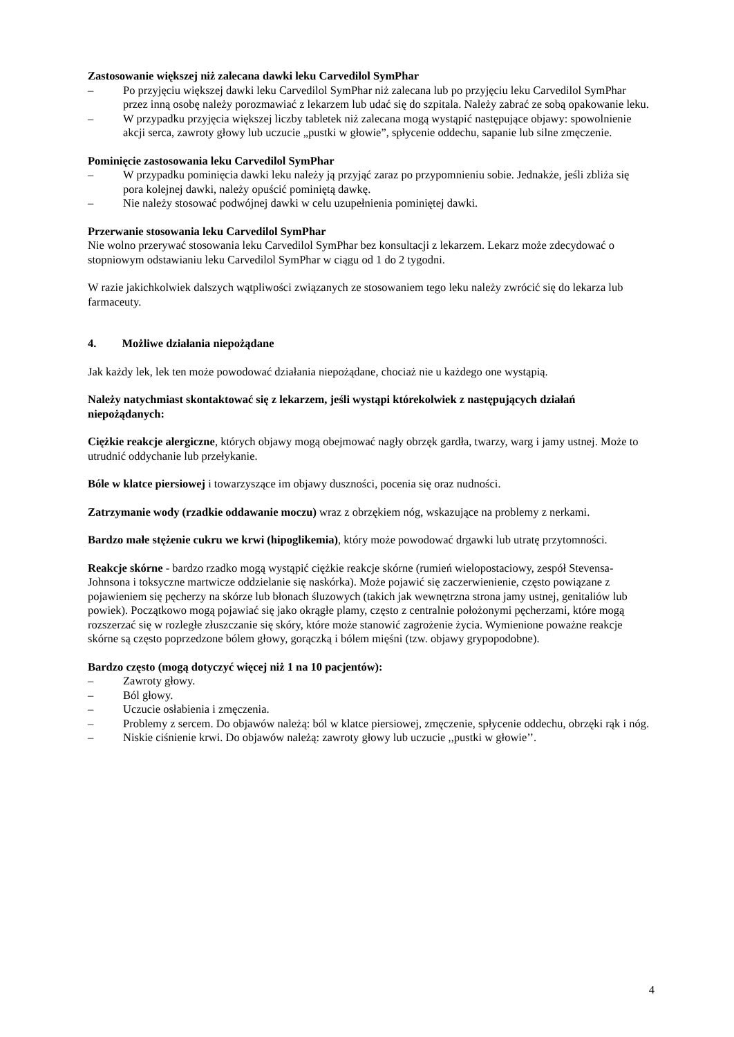Zastosowanie większej niż zalecana dawki leku Carvedilol SymPhar
– Po przyjęciu większej dawki leku Carvedilol SymPhar niż zalecana lub po przyjęciu leku Carvedilol SymPhar przez inną osobę należy porozmawiać z lekarzem lub udać się do szpitala. Należy zabrać ze sobą opakowanie leku.
– W przypadku przyjęcia większej liczby tabletek niż zalecana mogą wystąpić następujące objawy: spowolnienie akcji serca, zawroty głowy lub uczucie „pustki w głowie”, spłycenie oddechu, sapanie lub silne zmęczenie.
Pominięcie zastosowania leku Carvedilol SymPhar
– W przypadku pominięcia dawki leku należy ją przyjąć zaraz po przypomnieniu sobie. Jednakże, jeśli zbliża się pora kolejnej dawki, należy opuścić pominiętą dawkę.
– Nie należy stosować podwójnej dawki w celu uzupełnienia pominiętej dawki.
Przerwanie stosowania leku Carvedilol SymPhar
Nie wolno przerywać stosowania leku Carvedilol SymPhar bez konsultacji z lekarzem. Lekarz może zdecydować o stopniowym odstawianiu leku Carvedilol SymPhar w ciągu od 1 do 2 tygodni.
W razie jakichkolwiek dalszych wątpliwości związanych ze stosowaniem tego leku należy zwrócić się do lekarza lub farmaceuty.
4. Możliwe działania niepożądane
Jak każdy lek, lek ten może powodować działania niepożądane, chociaż nie u każdego one wystąpią.
Należy natychmiast skontaktować się z lekarzem, jeśli wystąpi którekolwiek z następujących działań niepożądanych:
Ciężkie reakcje alergiczne, których objawy mogą obejmować nagły obrzęk gardła, twarzy, warg i jamy ustnej. Może to utrudnić oddychanie lub przełykanie.
Bóle w klatce piersiowej i towarzyszące im objawy duszności, pocenia się oraz nudności.
Zatrzymanie wody (rzadkie oddawanie moczu) wraz z obrzękiem nóg, wskazujące na problemy z nerkami.
Bardzo małe stężenie cukru we krwi (hipoglikemia), który może powodować drgawki lub utratę przytomności.
Reakcje skórne - bardzo rzadko mogą wystąpić ciężkie reakcje skórne (rumień wielopostaciowy, zespół Stevensa-Johnsona i toksyczne martwicze oddzielanie się naskórka). Może pojawić się zaczerwienienie, często powiązane z pojawieniem się pęcherzy na skórze lub błonach śluzowych (takich jak wewnętrzna strona jamy ustnej, genitaliów lub powiek). Początkowo mogą pojawiać się jako okrągłe plamy, często z centralnie położonymi pęcherzami, które mogą rozszerzać się w rozległe złuszczanie się skóry, które może stanowić zagrożenie życia. Wymienione poważne reakcje skórne są często poprzedzone bólem głowy, gorączką i bólem mięśni (tzw. objawy grypopodobne).
Bardzo często (mogą dotyczyć więcej niż 1 na 10 pacjentów):
– Zawroty głowy.
– Ból głowy.
– Uczucie osłabienia i zmęczenia.
– Problemy z sercem. Do objawów należą: ból w klatce piersiowej, zmęczenie, spłycenie oddechu, obrzęki rąk i nóg.
– Niskie ciśnienie krwi. Do objawów należą: zawroty głowy lub uczucie ,,pustki w głowie’’.
4